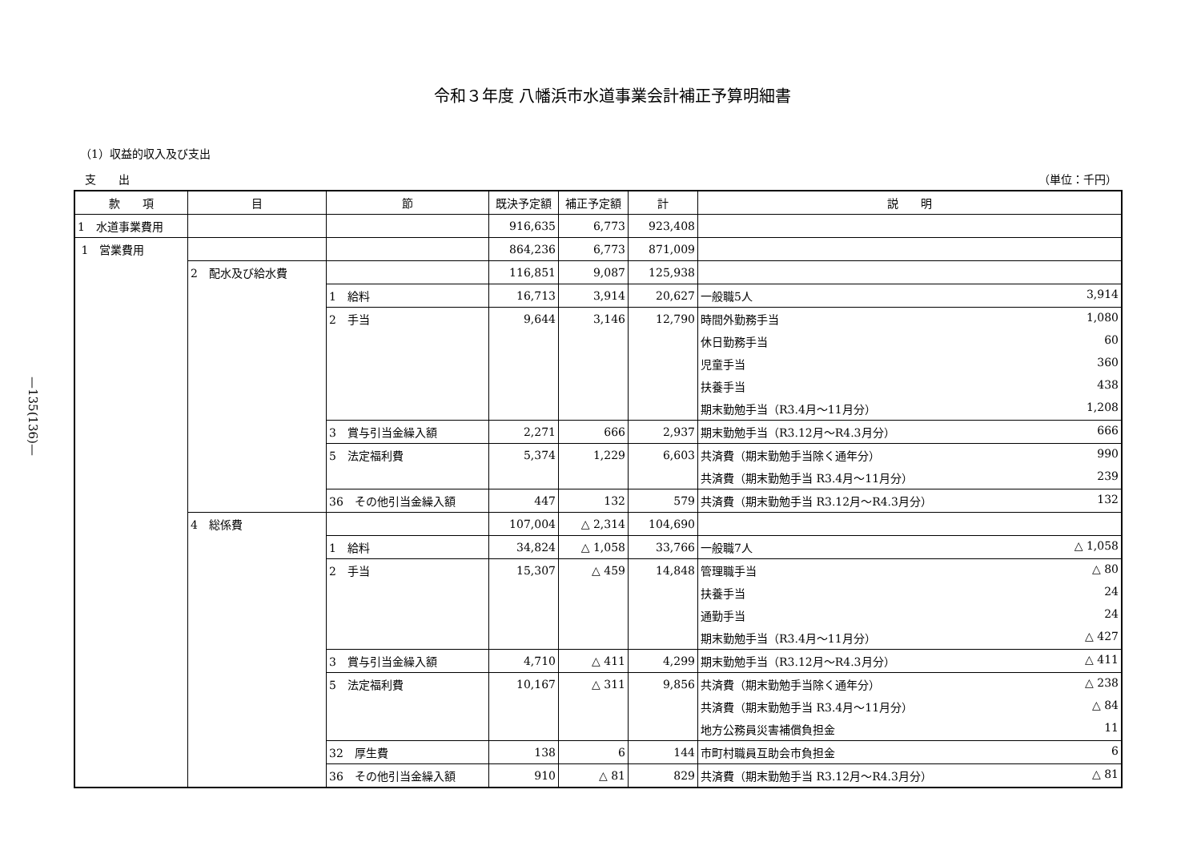令和３年度 八幡浜市水道事業会計補正予算明細書
（1）収益的収入及び支出
　支　　出 （単位：千円）
—135(136)—
| 款 項 | 目 | 節 | 既決予定額 | 補正予定額 | 計 | 説 明 |
| --- | --- | --- | --- | --- | --- | --- |
| 1 水道事業費用 | | | 916,635 | 6,773 | 923,408 | |
| 1 営業費用 | | | 864,236 | 6,773 | 871,009 | |
| | 2 配水及び給水費 | | 116,851 | 9,087 | 125,938 | |
| | | 1 給料 | 16,713 | 3,914 | 20,627 | 一般職5人 3,914 |
| | | 2 手当 | 9,644 | 3,146 | 12,790 | 時間外勤務手当 1,080 |
| | | | | | | 休日勤務手当 60 |
| | | | | | | 児童手当 360 |
| | | | | | | 扶養手当 438 |
| | | | | | | 期末勤勉手当（R3.4月～11月分） 1,208 |
| | | 3 賞与引当金繰入額 | 2,271 | 666 | 2,937 | 期末勤勉手当（R3.12月～R4.3月分） 666 |
| | | 5 法定福利費 | 5,374 | 1,229 | 6,603 | 共済費（期末勤勉手当除く通年分） 990 |
| | | | | | | 共済費（期末勤勉手当 R3.4月～11月分） 239 |
| | | 36 その他引当金繰入額 | 447 | 132 | 579 | 共済費（期末勤勉手当 R3.12月～R4.3月分） 132 |
| | 4 総係費 | | 107,004 | △ 2,314 | 104,690 | |
| | | 1 給料 | 34,824 | △ 1,058 | 33,766 | 一般職7人 △ 1,058 |
| | | 2 手当 | 15,307 | △ 459 | 14,848 | 管理職手当 △ 80 |
| | | | | | | 扶養手当 24 |
| | | | | | | 通勤手当 24 |
| | | | | | | 期末勤勉手当（R3.4月～11月分） △ 427 |
| | | 3 賞与引当金繰入額 | 4,710 | △ 411 | 4,299 | 期末勤勉手当（R3.12月～R4.3月分） △ 411 |
| | | 5 法定福利費 | 10,167 | △ 311 | 9,856 | 共済費（期末勤勉手当除く通年分） △ 238 |
| | | | | | | 共済費（期末勤勉手当 R3.4月～11月分） △ 84 |
| | | | | | | 地方公務員災害補償負担金 11 |
| | | 32 厚生費 | 138 | 6 | 144 | 市町村職員互助会市負担金 6 |
| | | 36 その他引当金繰入額 | 910 | △ 81 | 829 | 共済費（期末勤勉手当 R3.12月～R4.3月分） △ 81 |